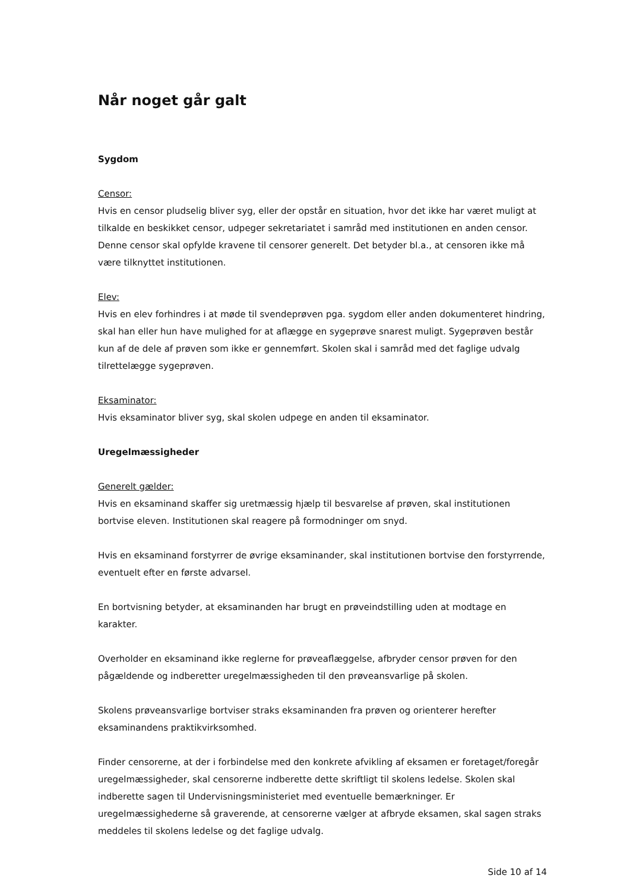Når noget går galt
Sygdom
Censor:
Hvis en censor pludselig bliver syg, eller der opstår en situation, hvor det ikke har været muligt at tilkalde en beskikket censor, udpeger sekretariatet i samråd med institutionen en anden censor. Denne censor skal opfylde kravene til censorer generelt. Det betyder bl.a., at censoren ikke må være tilknyttet institutionen.
Elev:
Hvis en elev forhindres i at møde til svendeprøven pga. sygdom eller anden dokumenteret hindring, skal han eller hun have mulighed for at aflægge en sygeprøve snarest muligt. Sygeprøven består kun af de dele af prøven som ikke er gennemført. Skolen skal i samråd med det faglige udvalg tilrettelægge sygeprøven.
Eksaminator:
Hvis eksaminator bliver syg, skal skolen udpege en anden til eksaminator.
Uregelmæssigheder
Generelt gælder:
Hvis en eksaminand skaffer sig uretmæssig hjælp til besvarelse af prøven, skal institutionen bortvise eleven. Institutionen skal reagere på formodninger om snyd.
Hvis en eksaminand forstyrrer de øvrige eksaminander, skal institutionen bortvise den forstyrrende, eventuelt efter en første advarsel.
En bortvisning betyder, at eksaminanden har brugt en prøveindstilling uden at modtage en karakter.
Overholder en eksaminand ikke reglerne for prøveaflæggelse, afbryder censor prøven for den pågældende og indberetter uregelmæssigheden til den prøveansvarlige på skolen.
Skolens prøveansvarlige bortviser straks eksaminanden fra prøven og orienterer herefter eksaminandens praktikvirksomhed.
Finder censorerne, at der i forbindelse med den konkrete afvikling af eksamen er foretaget/foregår uregelmæssigheder, skal censorerne indberette dette skriftligt til skolens ledelse. Skolen skal indberette sagen til Undervisningsministeriet med eventuelle bemærkninger. Er uregelmæssighederne så graverende, at censorerne vælger at afbryde eksamen, skal sagen straks meddeles til skolens ledelse og det faglige udvalg.
Side 10 af 14